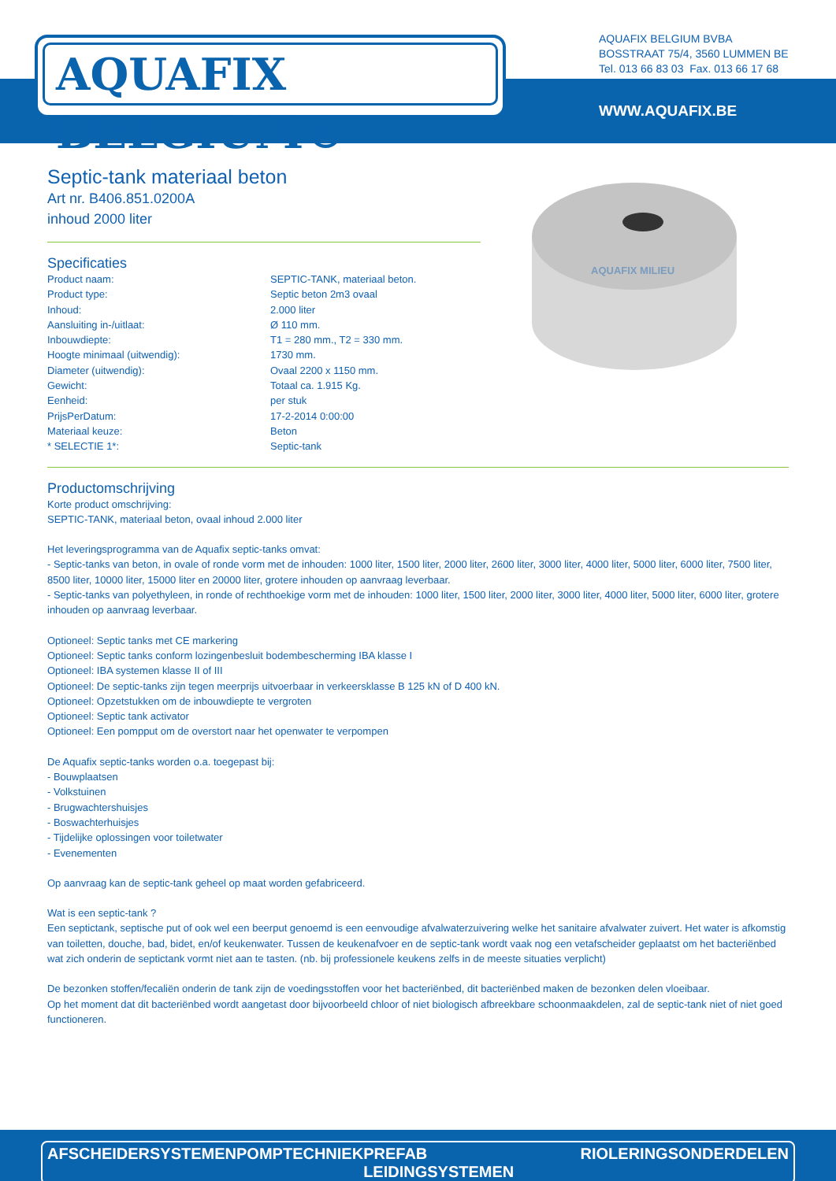AQUAFIX BELGIUM®
AQUAFIX BELGIUM BVBA
BOSSTRAAT 75/4, 3560 LUMMEN BE
Tel. 013 66 83 03 Fax. 013 66 17 68
WWW.AQUAFIX.BE
AQUAFIX MILIEU
Septic-tank materiaal beton
Art nr. B406.851.0200A
inhoud 2000 liter
Specificaties
| Product naam: | SEPTIC-TANK, materiaal beton. |
| Product type: | Septic beton 2m3 ovaal |
| Inhoud: | 2.000 liter |
| Aansluiting in-/uitlaat: | Ø 110 mm. |
| Inbouwdiepte: | T1 = 280 mm., T2 = 330 mm. |
| Hoogte minimaal (uitwendig): | 1730 mm. |
| Diameter (uitwendig): | Ovaal 2200 x 1150 mm. |
| Gewicht: | Totaal ca. 1.915 Kg. |
| Eenheid: | per stuk |
| PrijsPerDatum: | 17-2-2014 0:00:00 |
| Materiaal keuze: | Beton |
| * SELECTIE 1*: | Septic-tank |
Productomschrijving
Korte product omschrijving:
SEPTIC-TANK, materiaal beton, ovaal inhoud 2.000 liter
Het leveringsprogramma van de Aquafix septic-tanks omvat:
- Septic-tanks van beton, in ovale of ronde vorm met de inhouden: 1000 liter, 1500 liter, 2000 liter, 2600 liter, 3000 liter, 4000 liter, 5000 liter, 6000 liter, 7500 liter, 8500 liter, 10000 liter, 15000 liter en 20000 liter, grotere inhouden op aanvraag leverbaar.
- Septic-tanks van polyethyleen, in ronde of rechthoekige vorm met de inhouden: 1000 liter, 1500 liter, 2000 liter, 3000 liter, 4000 liter, 5000 liter, 6000 liter, grotere inhouden op aanvraag leverbaar.
Optioneel: Septic tanks met CE markering
Optioneel: Septic tanks conform lozingenbesluit bodembescherming IBA klasse I
Optioneel: IBA systemen klasse II of III
Optioneel: De septic-tanks zijn tegen meerprijs uitvoerbaar in verkeersklasse B 125 kN of D 400 kN.
Optioneel: Opzetstukken om de inbouwdiepte te vergroten
Optioneel: Septic tank activator
Optioneel: Een pompput om de overstort naar het openwater te verpompen
De Aquafix septic-tanks worden o.a. toegepast bij:
- Bouwplaatsen
- Volkstuinen
- Brugwachtershuisjes
- Boswachterhuisjes
- Tijdelijke oplossingen voor toiletwater
- Evenementen
Op aanvraag kan de septic-tank geheel op maat worden gefabriceerd.
Wat is een septic-tank ?
Een septictank, septische put of ook wel een beerput genoemd is een eenvoudige afvalwaterzuivering welke het sanitaire afvalwater zuivert. Het water is afkomstig van toiletten, douche, bad, bidet, en/of keukenwater. Tussen de keukenafvoer en de septic-tank wordt vaak nog een vetafscheider geplaatst om het bacteriënbed wat zich onderin de septictank vormt niet aan te tasten. (nb. bij professionele keukens zelfs in de meeste situaties verplicht)
De bezonken stoffen/fecaliën onderin de tank zijn de voedingsstoffen voor het bacteriënbed, dit bacteriënbed maken de bezonken delen vloeibaar.
Op het moment dat dit bacteriënbed wordt aangetast door bijvoorbeeld chloor of niet biologisch afbreekbare schoonmaakdelen, zal de septic-tank niet of niet goed functioneren.
AFSCHEIDERSYSTEMEN POMPTECHNIEK PREFAB LEIDINGSYSTEMEN RIOLERINGSONDERDELEN